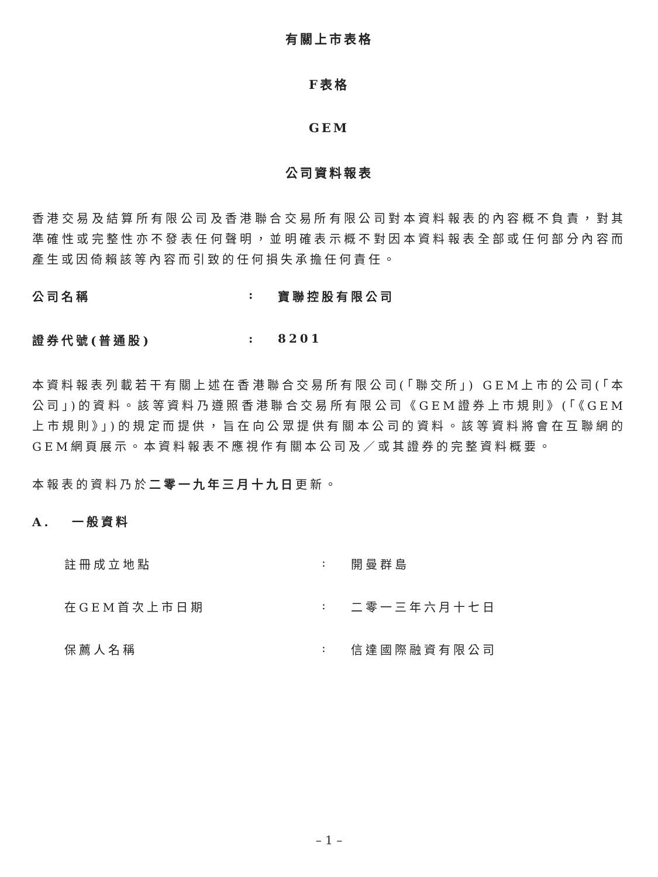有關上市表格
F表格
GEM
公司資料報表
香港交易及結算所有限公司及香港聯合交易所有限公司對本資料報表的內容概不負責，對其準確性或完整性亦不發表任何聲明，並明確表示概不對因本資料報表全部或任何部分內容而產生或因倚賴該等內容而引致的任何損失承擔任何責任。
公司名稱: 寶聯控股有限公司
證券代號(普通股): 8201
本資料報表列載若干有關上述在香港聯合交易所有限公司(「聯交所」) GEM上市的公司(「本公司」)的資料。該等資料乃遵照香港聯合交易所有限公司《GEM證券上市規則》(「《GEM上市規則》」)的規定而提供，旨在向公眾提供有關本公司的資料。該等資料將會在互聯網的GEM網頁展示。本資料報表不應視作有關本公司及／或其證券的完整資料概要。
本報表的資料乃於二零一九年三月十九日更新。
A. 一般資料
註冊成立地點: 開曼群島
在GEM首次上市日期: 二零一三年六月十七日
保薦人名稱: 信達國際融資有限公司
– 1 –